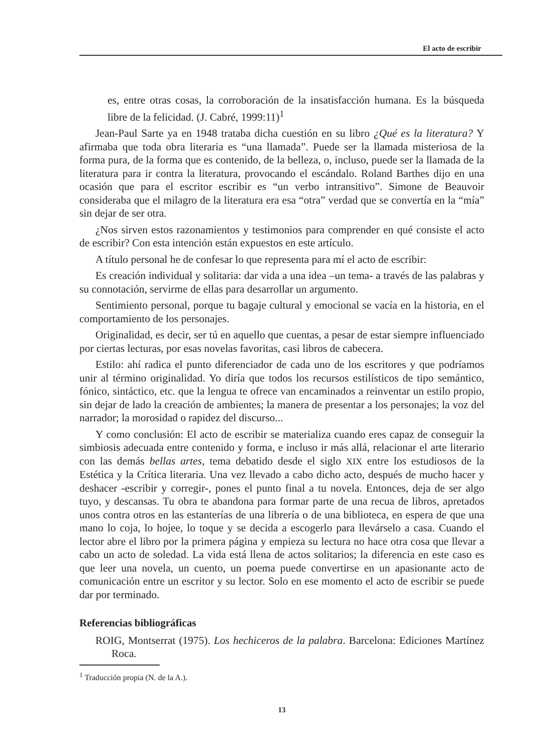El acto de escribir
es, entre otras cosas, la corroboración de la insatisfacción humana. Es la búsqueda libre de la felicidad. (J. Cabré, 1999:11)<sup>1</sup>
Jean-Paul Sarte ya en 1948 trataba dicha cuestión en su libro ¿Qué es la literatura? Y afirmaba que toda obra literaria es “una llamada”. Puede ser la llamada misteriosa de la forma pura, de la forma que es contenido, de la belleza, o, incluso, puede ser la llamada de la literatura para ir contra la literatura, provocando el escándalo. Roland Barthes dijo en una ocasión que para el escritor escribir es “un verbo intransitivo”. Simone de Beauvoir consideraba que el milagro de la literatura era esa “otra” verdad que se convertía en la “mía” sin dejar de ser otra.
¿Nos sirven estos razonamientos y testimonios para comprender en qué consiste el acto de escribir? Con esta intención están expuestos en este artículo.
A título personal he de confesar lo que representa para mí el acto de escribir:
Es creación individual y solitaria: dar vida a una idea –un tema- a través de las palabras y su connotación, servirme de ellas para desarrollar un argumento.
Sentimiento personal, porque tu bagaje cultural y emocional se vacía en la historia, en el comportamiento de los personajes.
Originalidad, es decir, ser tú en aquello que cuentas, a pesar de estar siempre influenciado por ciertas lecturas, por esas novelas favoritas, casi libros de cabecera.
Estilo: ahí radica el punto diferenciador de cada uno de los escritores y que podríamos unir al término originalidad. Yo diría que todos los recursos estilísticos de tipo semántico, fónico, sintáctico, etc. que la lengua te ofrece van encaminados a reinventar un estilo propio, sin dejar de lado la creación de ambientes; la manera de presentar a los personajes; la voz del narrador; la morosidad o rapidez del discurso...
Y como conclusión: El acto de escribir se materializa cuando eres capaz de conseguir la simbiosis adecuada entre contenido y forma, e incluso ir más allá, relacionar el arte literario con las demás bellas artes, tema debatido desde el siglo XIX entre los estudiosos de la Estética y la Crítica literaria. Una vez llevado a cabo dicho acto, después de mucho hacer y deshacer -escribir y corregir-, pones el punto final a tu novela. Entonces, deja de ser algo tuyo, y descansas. Tu obra te abandona para formar parte de una recua de libros, apretados unos contra otros en las estanterías de una librería o de una biblioteca, en espera de que una mano lo coja, lo hojee, lo toque y se decida a escogerlo para llevárselo a casa. Cuando el lector abre el libro por la primera página y empieza su lectura no hace otra cosa que llevar a cabo un acto de soledad. La vida está llena de actos solitarios; la diferencia en este caso es que leer una novela, un cuento, un poema puede convertirse en un apasionante acto de comunicación entre un escritor y su lector. Solo en ese momento el acto de escribir se puede dar por terminado.
Referencias bibliográficas
ROIG, Montserrat (1975). Los hechiceros de la palabra. Barcelona: Ediciones Martínez Roca.
<sup>1</sup> Traducción propia (N. de la A.).
13